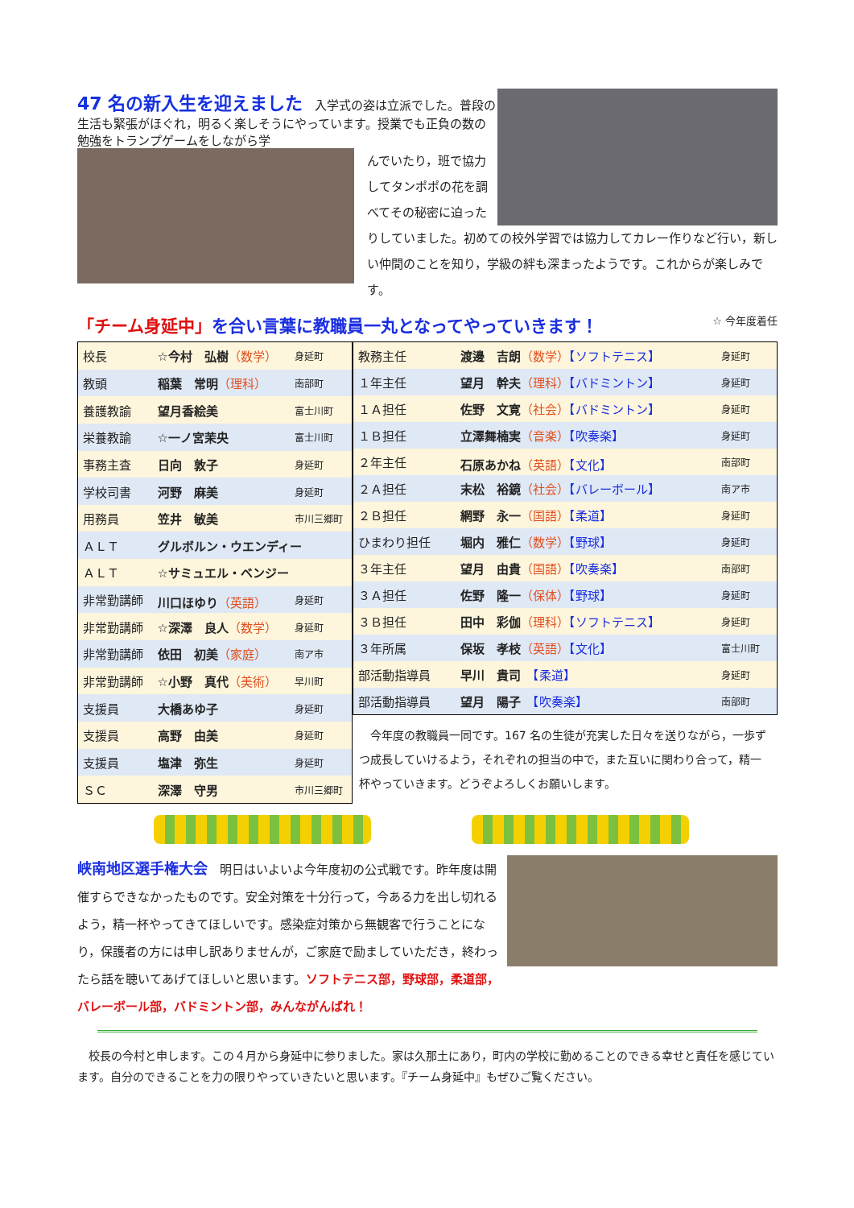47 名の新入生を迎えました
　入学式の姿は立派でした。普段の生活も緊張がほぐれ，明るく楽しそうにやっています。授業でも正負の数の勉強をトランプゲームをしながら学
んでいたり，班で協力してタンポポの花を調べてその秘密に迫ったりしていました。初めての校外学習では協力してカレー作りなど行い，新しい仲間のことを知り，学級の絆も深まったようです。これからが楽しみです。
「チーム身延中」を合い言葉に教職員一丸となってやっていきます！ ☆ 今年度着任
| 校長 | ☆今村 弘樹 （数学） | 身延町 |
| 教頭 | 稲葉 常明 （理科） | 南部町 |
| 養護教諭 | 望月香絵美 | 富士川町 |
| 栄養教諭 | ☆一ノ宮茉央 | 富士川町 |
| 事務主査 | 日向 敦子 | 身延町 |
| 学校司書 | 河野 麻美 | 身延町 |
| 用務員 | 笠井 敏美 | 市川三郷町 |
| ＡＬＴ | グルボルン・ウエンディー | |
| ＡＬＴ | ☆サミュエル・ベンジー | |
| 非常勤講師 | 川口ほゆり （英語） | 身延町 |
| 非常勤講師 | ☆深澤 良人 （数学） | 身延町 |
| 非常勤講師 | 依田 初美 （家庭） | 南ア市 |
| 非常勤講師 | ☆小野 真代 （美術） | 早川町 |
| 支援員 | 大橋あゆ子 | 身延町 |
| 支援員 | 高野 由美 | 身延町 |
| 支援員 | 塩津 弥生 | 身延町 |
| ＳＣ | 深澤 守男 | 市川三郷町 |
| 教務主任 | 渡邊 吉朗 （数学） 【ソフトテニス】 | 身延町 |
| １年主任 | 望月 幹夫 （理科） 【バドミントン】 | 身延町 |
| １Ａ担任 | 佐野 文寛 （社会） 【バドミントン】 | 身延町 |
| １Ｂ担任 | 立澤舞楠実 （音楽） 【吹奏楽】 | 身延町 |
| ２年主任 | 石原あかね （英語） 【文化】 | 南部町 |
| ２Ａ担任 | 末松 裕鏡 （社会） 【バレーボール】 | 南ア市 |
| ２Ｂ担任 | 網野 永一 （国語） 【柔道】 | 身延町 |
| ひまわり担任 | 堀内 雅仁 （数学） 【野球】 | 身延町 |
| ３年主任 | 望月 由貴 （国語） 【吹奏楽】 | 南部町 |
| ３Ａ担任 | 佐野 隆一 （保体） 【野球】 | 身延町 |
| ３Ｂ担任 | 田中 彩伽 （理科） 【ソフトテニス】 | 身延町 |
| ３年所属 | 保坂 孝枝 （英語） 【文化】 | 富士川町 |
| 部活動指導員 | 早川 貴司 【柔道】 | 身延町 |
| 部活動指導員 | 望月 陽子 【吹奏楽】 | 南部町 |
　今年度の教職員一同です。167 名の生徒が充実した日々を送りながら，一歩ずつ成長していけるよう，それぞれの担当の中で，また互いに関わり合って，精一杯やっていきます。どうぞよろしくお願いします。
峡南地区選手権大会　明日はいよいよ今年度初の公式戦です。昨年度は開催すらできなかったものです。安全対策を十分行って，今ある力を出し切れるよう，精一杯やってきてほしいです。感染症対策から無観客で行うことになり，保護者の方には申し訳ありませんが，ご家庭で励ましていただき，終わったら話を聴いてあげてほしいと思います。ソフトテニス部，野球部，柔道部，バレーボール部，バドミントン部，みんながんばれ！
　校長の今村と申します。この４月から身延中に参りました。家は久那土にあり，町内の学校に勤めることのできる幸せと責任を感じています。自分のできることを力の限りやっていきたいと思います。『チーム身延中』もぜひご覧ください。